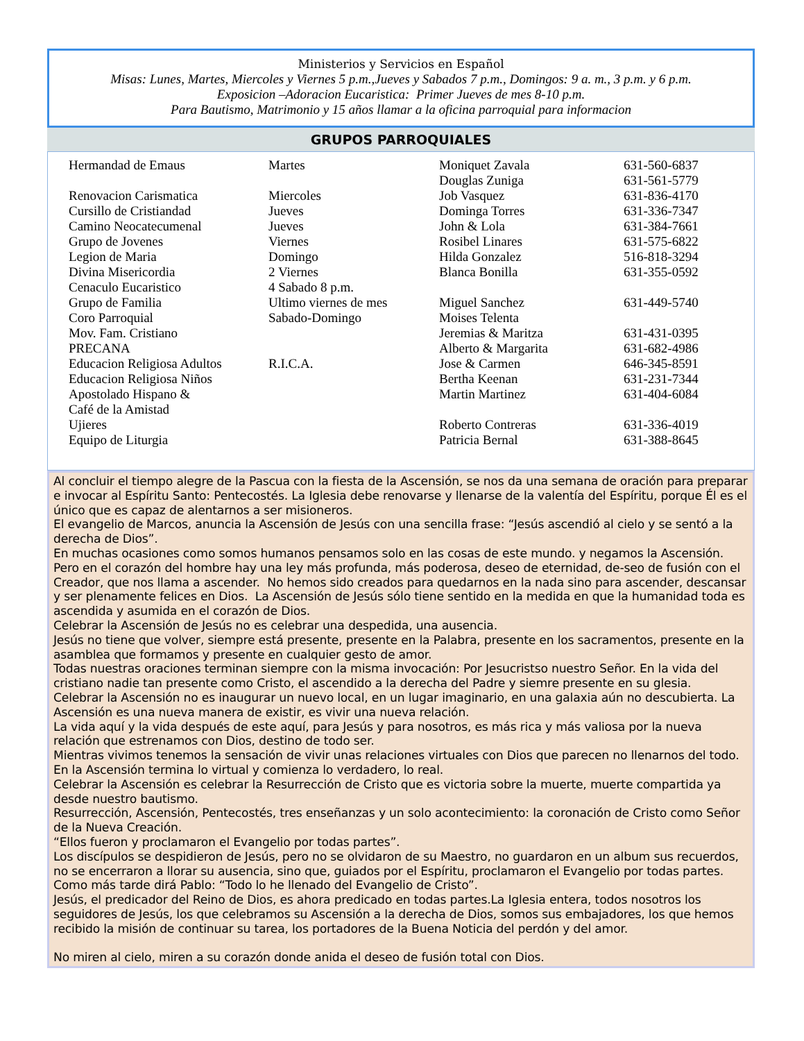Ministerios y Servicios en Español
Misas: Lunes, Martes, Miercoles y Viernes 5 p.m.,Jueves y Sabados 7 p.m., Domingos: 9 a. m., 3 p.m. y 6 p.m.
Exposicion –Adoracion Eucaristica: Primer Jueves de mes 8-10 p.m.
Para Bautismo, Matrimonio y 15 años llamar a la oficina parroquial para informacion
GRUPOS PARROQUIALES
| Hermandad de Emaus | Martes | Moniquet Zavala | 631-560-6837 |
| | | Douglas Zuniga | 631-561-5779 |
| Renovacion Carismatica | Miercoles | Job Vasquez | 631-836-4170 |
| Cursillo de Cristiandad | Jueves | Dominga Torres | 631-336-7347 |
| Camino Neocatecumenal | Jueves | John & Lola | 631-384-7661 |
| Grupo de Jovenes | Viernes | Rosibel Linares | 631-575-6822 |
| Legion de Maria | Domingo | Hilda Gonzalez | 516-818-3294 |
| Divina Misericordia | 2 Viernes | Blanca Bonilla | 631-355-0592 |
| Cenaculo Eucaristico | 4 Sabado 8 p.m. | | |
| Grupo de Familia | Ultimo viernes de mes | Miguel Sanchez | 631-449-5740 |
| Coro Parroquial | Sabado-Domingo | Moises Telenta | |
| Mov. Fam. Cristiano | | Jeremias & Maritza | 631-431-0395 |
| PRECANA | | Alberto & Margarita | 631-682-4986 |
| Educacion Religiosa Adultos | R.I.C.A. | Jose & Carmen | 646-345-8591 |
| Educacion Religiosa Niños | | Bertha Keenan | 631-231-7344 |
| Apostolado Hispano & Café de la Amistad | | Martin Martinez | 631-404-6084 |
| Ujieres | | Roberto Contreras | 631-336-4019 |
| Equipo de Liturgia | | Patricia Bernal | 631-388-8645 |
Al concluir el tiempo alegre de la Pascua con la fiesta de la Ascensión, se nos da una semana de oración para preparar e invocar al Espíritu Santo: Pentecostés. La Iglesia debe renovarse y llenarse de la valentía del Espíritu, porque Él es el único que es capaz de alentarnos a ser misioneros.
El evangelio de Marcos, anuncia la Ascensión de Jesús con una sencilla frase: “Jesús ascendió al cielo y se sentó a la derecha de Dios”.
En muchas ocasiones como somos humanos pensamos solo en las cosas de este mundo. y negamos la Ascensión. Pero en el corazón del hombre hay una ley más profunda, más poderosa, deseo de eternidad, de-seo de fusión con el Creador, que nos llama a ascender. No hemos sido creados para quedarnos en la nada sino para ascender, descansar y ser plenamente felices en Dios. La Ascensión de Jesús sólo tiene sentido en la medida en que la humanidad toda es ascendida y asumida en el corazón de Dios.
Celebrar la Ascensión de Jesús no es celebrar una despedida, una ausencia.
Jesús no tiene que volver, siempre está presente, presente en la Palabra, presente en los sacramentos, presente en la asamblea que formamos y presente en cualquier gesto de amor.
Todas nuestras oraciones terminan siempre con la misma invocación: Por Jesucristso nuestro Señor. En la vida del cristiano nadie tan presente como Cristo, el ascendido a la derecha del Padre y siemre presente en su glesia.
Celebrar la Ascensión no es inaugurar un nuevo local, en un lugar imaginario, en una galaxia aún no descubierta. La Ascensión es una nueva manera de existir, es vivir una nueva relación.
La vida aquí y la vida después de este aquí, para Jesús y para nosotros, es más rica y más valiosa por la nueva relación que estrenamos con Dios, destino de todo ser.
Mientras vivimos tenemos la sensación de vivir unas relaciones virtuales con Dios que parecen no llenarnos del todo. En la Ascensión termina lo virtual y comienza lo verdadero, lo real.
Celebrar la Ascensión es celebrar la Resurrección de Cristo que es victoria sobre la muerte, muerte compartida ya desde nuestro bautismo.
Resurrección, Ascensión, Pentecostés, tres enseñanzas y un solo acontecimiento: la coronación de Cristo como Señor de la Nueva Creación.
“Ellos fueron y proclamaron el Evangelio por todas partes”.
Los discípulos se despidieron de Jesús, pero no se olvidaron de su Maestro, no guardaron en un album sus recuerdos, no se encerraron a llorar su ausencia, sino que, guiados por el Espíritu, proclamaron el Evangelio por todas partes. Como más tarde dirá Pablo: “Todo lo he llenado del Evangelio de Cristo”.
Jesús, el predicador del Reino de Dios, es ahora predicado en todas partes.La Iglesia entera, todos nosotros los seguidores de Jesús, los que celebramos su Ascensión a la derecha de Dios, somos sus embajadores, los que hemos recibido la misión de continuar su tarea, los portadores de la Buena Noticia del perdón y del amor.
No miren al cielo, miren a su corazón donde anida el deseo de fusión total con Dios.